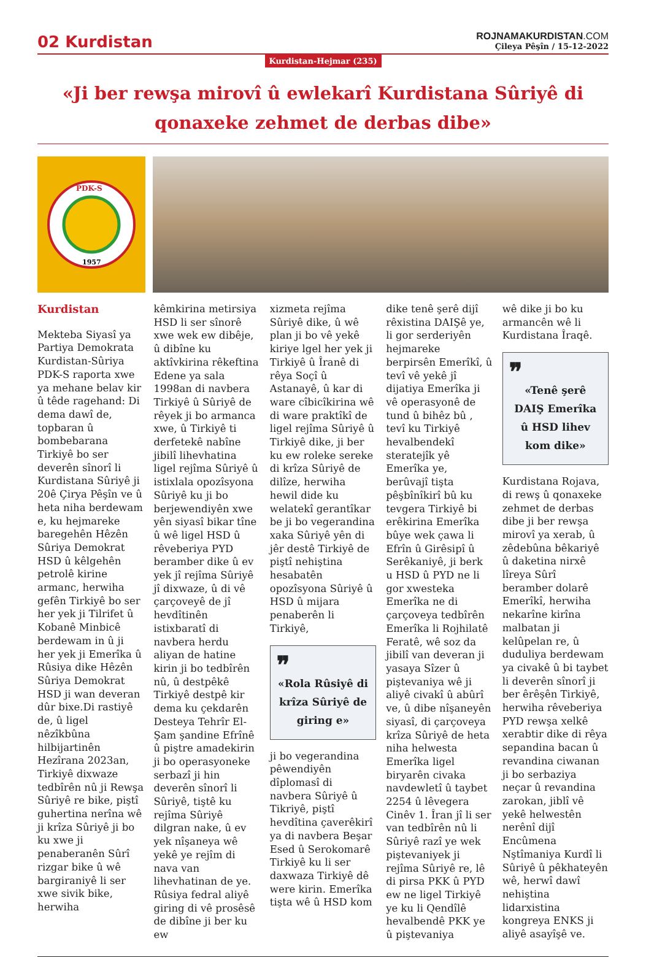02 Kurdistan
ROJNAMAKURDISTAN.COM
Çileya Pêşîn / 15-12-2022
Kurdistan-Hejmar (235)
«Ji ber rewşa mirovî û ewlekarî Kurdistana Sûriyê di qonaxeke zehmet de derbas dibe»
PDK-S
1957
Kurdistan
Mekteba Siyasî ya Partiya Demokrata Kurdistan-Sûriya PDK-S raporta xwe ya mehane belav kir û têde ragehand: Di dema dawî de, topbaran û bombebarana Tirkiyê bo ser deverên sînorî li Kurdistana Sûriyê ji 20ê Çirya Pêşîn ve û heta niha berdewam e, ku hejmareke baregehên Hêzên Sûriya Demokrat HSD û kêlgehên petrolê kirine armanc, herwiha gefên Tirkiyê bo ser her yek ji Tilrifet û Kobanê Minbicê berdewam in û ji her yek ji Emerîka û Rûsiya dike Hêzên Sûriya Demokrat HSD ji wan deveran dûr bixe.Di rastiyê de, û ligel nêzîkbûna hilbijartinên Hezîrana 2023an, Tirkiyê dixwaze tedbîrên nû ji Rewşa Sûriyê re bike, piştî guhertina nerîna wê ji krîza Sûriyê ji bo ku xwe ji penaberanên Sûrî rizgar bike û wê bargiraniyê li ser xwe sivik bike, herwiha
kêmkirina metirsiya HSD li ser sînorê xwe wek ew dibêje, û dibîne ku aktîvkirina rêkeftina Edene ya sala 1998an di navbera Tirkiyê û Sûriyê de rêyek ji bo armanca xwe, û Tirkiyê ti derfetekê nabîne jibilî lihevhatina ligel rejîma Sûriyê û istixlala opozîsyona Sûriyê ku ji bo berjewendiyên xwe yên siyasî bikar tîne û wê ligel HSD û rêveberiya PYD beramber dike û ev yek jî rejîma Sûriyê jî dixwaze, û di vê çarçoveyê de jî hevdîtinên istixbaratî di navbera herdu aliyan de hatine kirin ji bo tedbîrên nû, û destpêkê Tirkiyê destpê kir dema ku çekdarên Desteya Tehrîr El-Şam şandine Efrînê û piştre amadekirin ji bo operasyoneke serbazî ji hin deverên sînorî li Sûriyê, tiştê ku rejîma Sûriyê dilgran nake, û ev yek nîşaneya wê yekê ye rejîm di nava van lihevhatinan de ye. Rûsiya fedral aliyê giring di vê prosêsê de dibîne ji ber ku ew
xizmeta rejîma Sûriyê dike, û wê plan ji bo vê yekê kiriye lgel her yek ji Tirkiyê û Îranê di rêya Soçî û Astanayê, û kar di ware cîbicîkirina wê di ware praktîkî de ligel rejîma Sûriyê û Tirkiyê dike, ji ber ku ew roleke sereke di krîza Sûriyê de dilîze, herwiha hewil dide ku welatekî gerantîkar be ji bo vegerandina xaka Sûriyê yên di jêr destê Tirkiyê de piştî nehiştina hesabatên opozîsyona Sûriyê û HSD û mijara penaberên li Tirkiyê,
❞
«Rola Rûsiyê di krîza Sûriyê de giring e»
ji bo vegerandina pêwendiyên dîplomasî di navbera Sûriyê û Tikriyê, piştî hevdîtina çaverêkirî ya di navbera Beşar Esed û Serokomarê Tirkiyê ku li ser daxwaza Tirkiyê dê were kirin. Emerîka tişta wê û HSD kom
dike tenê şerê dijî rêxistina DAIŞê ye, li gor serderiyên hejmareke berpirsên Emerîkî, û tevî vê yekê jî dijatiya Emerîka ji vê operasyonê de tund û bihêz bû , tevî ku Tirkiyê hevalbendekî steratejîk yê Emerîka ye, berûvajî tişta pêşbînîkirî bû ku tevgera Tirkiyê bi erêkirina Emerîka bûye wek çawa li Efrîn û Girêsipî û Serêkaniyê, ji berk u HSD û PYD ne li gor xwesteka Emerîka ne di çarçoveya tedbîrên Emerîka li Rojhilatê Feratê, wê soz da jibilî van deveran ji yasaya Sîzer û piştevaniya wê ji aliyê civakî û abûrî ve, û dibe nîşaneyên siyasî, di çarçoveya krîza Sûriyê de heta niha helwesta Emerîka ligel biryarên civaka navdewletî û taybet 2254 û lêvegera Cinêv 1. Îran jî li ser van tedbîrên nû li Sûriyê razî ye wek piştevaniyek ji rejîma Sûriyê re, lê di pirsa PKK û PYD ew ne ligel Tirkiyê ye ku li Qendîlê hevalbendê PKK ye û piştevaniya
wê dike ji bo ku armancên wê li Kurdistana Îraqê.
❞
«Tenê şerê DAIŞ Emerîka û HSD lihev kom dike»
Kurdistana Rojava, di rewş û qonaxeke zehmet de derbas dibe ji ber rewşa mirovî ya xerab, û zêdebûna bêkariyê û daketina nirxê lîreya Sûrî beramber dolarê Emerîkî, herwiha nekarîne kirîna malbatan ji kelûpelan re, û duduliya berdewam ya civakê û bi taybet li deverên sînorî ji ber êrêşên Tirkiyê, herwiha rêveberiya PYD rewşa xelkê xerabtir dike di rêya sepandina bacan û revandina ciwanan ji bo serbaziya neçar û revandina zarokan, jiblî vê yekê helwestên nerênî dijî Encûmena Nştîmaniya Kurdî li Sûriyê û pêkhateyên wê, herwî dawî nehiştina lidarxistina kongreya ENKS ji aliyê asayîşê ve.